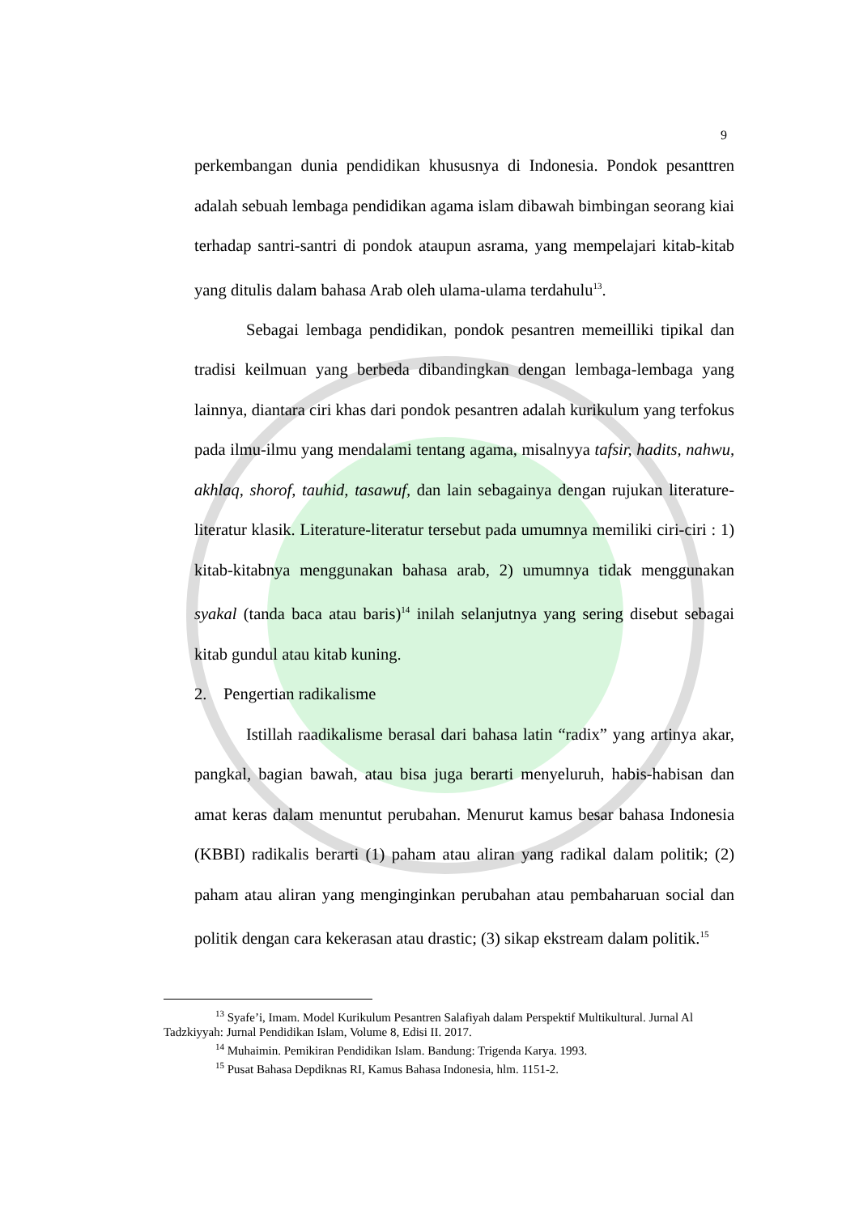9
perkembangan dunia pendidikan khususnya di Indonesia. Pondok pesanttren adalah sebuah lembaga pendidikan agama islam dibawah bimbingan seorang kiai terhadap santri-santri di pondok ataupun asrama, yang mempelajari kitab-kitab yang ditulis dalam bahasa Arab oleh ulama-ulama terdahulu<sup>13</sup>.
Sebagai lembaga pendidikan, pondok pesantren memeilliki tipikal dan tradisi keilmuan yang berbeda dibandingkan dengan lembaga-lembaga yang lainnya, diantara ciri khas dari pondok pesantren adalah kurikulum yang terfokus pada ilmu-ilmu yang mendalami tentang agama, misalnyya tafsir, hadits, nahwu, akhlaq, shorof, tauhid, tasawuf, dan lain sebagainya dengan rujukan literature-literatur klasik. Literature-literatur tersebut pada umumnya memiliki ciri-ciri : 1) kitab-kitabnya menggunakan bahasa arab, 2) umumnya tidak menggunakan syakal (tanda baca atau baris)<sup>14</sup> inilah selanjutnya yang sering disebut sebagai kitab gundul atau kitab kuning.
2. Pengertian radikalisme
Istillah raadikalisme berasal dari bahasa latin “radix” yang artinya akar, pangkal, bagian bawah, atau bisa juga berarti menyeluruh, habis-habisan dan amat keras dalam menuntut perubahan. Menurut kamus besar bahasa Indonesia (KBBI) radikalis berarti (1) paham atau aliran yang radikal dalam politik; (2) paham atau aliran yang menginginkan perubahan atau pembaharuan social dan politik dengan cara kekerasan atau drastic; (3) sikap ekstream dalam politik.<sup>15</sup>
<sup>13</sup> Syafe’i, Imam. Model Kurikulum Pesantren Salafiyah dalam Perspektif Multikultural. Jurnal Al Tadzkiyyah: Jurnal Pendidikan Islam, Volume 8, Edisi II. 2017.
<sup>14</sup> Muhaimin. Pemikiran Pendidikan Islam. Bandung: Trigenda Karya. 1993.
<sup>15</sup> Pusat Bahasa Depdiknas RI, Kamus Bahasa Indonesia, hlm. 1151-2.